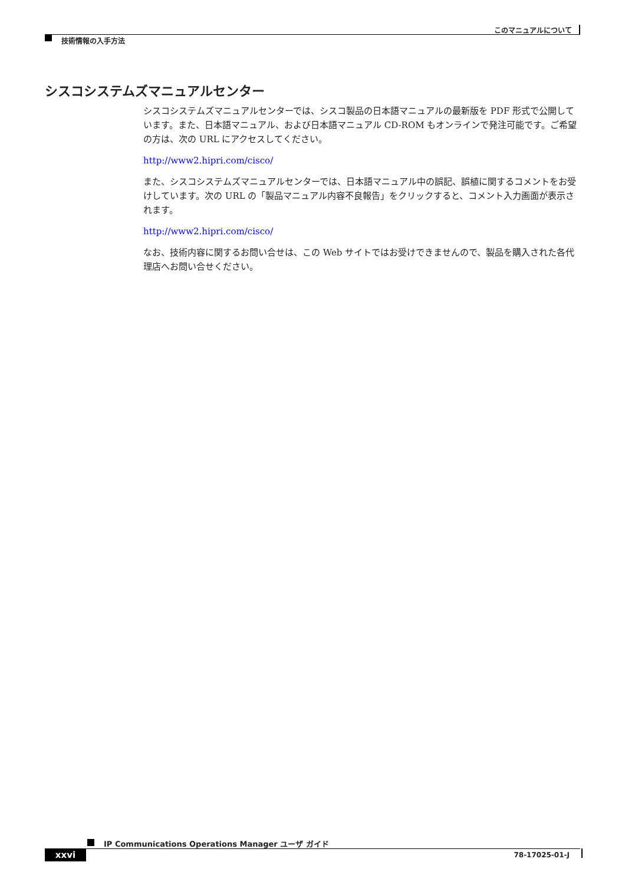このマニュアルについて
技術情報の入手方法
シスコシステムズマニュアルセンター
シスコシステムズマニュアルセンターでは、シスコ製品の日本語マニュアルの最新版を PDF 形式で公開しています。また、日本語マニュアル、および日本語マニュアル CD-ROM もオンラインで発注可能です。ご希望の方は、次の URL にアクセスしてください。
http://www2.hipri.com/cisco/
また、シスコシステムズマニュアルセンターでは、日本語マニュアル中の誤記、誤植に関するコメントをお受けしています。次の URL の「製品マニュアル内容不良報告」をクリックすると、コメント入力画面が表示されます。
http://www2.hipri.com/cisco/
なお、技術内容に関するお問い合せは、この Web サイトではお受けできませんので、製品を購入された各代理店へお問い合せください。
IP Communications Operations Manager ユーザ ガイド
xxvi 78-17025-01-J